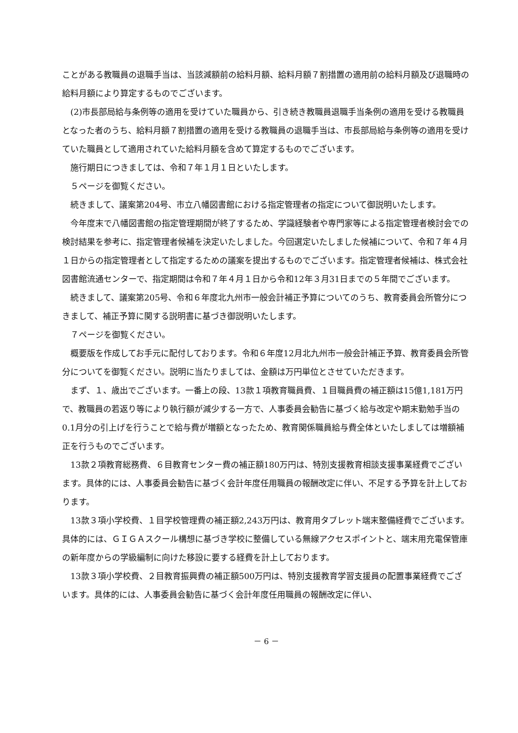ことがある教職員の退職手当は、当該減額前の給料月額、給料月額７割措置の適用前の給料月額及び退職時の給料月額により算定するものでございます。
(2)市長部局給与条例等の適用を受けていた職員から、引き続き教職員退職手当条例の適用を受ける教職員となった者のうち、給料月額７割措置の適用を受ける教職員の退職手当は、市長部局給与条例等の適用を受けていた職員として適用されていた給料月額を含めて算定するものでございます。
施行期日につきましては、令和７年１月１日といたします。
５ページを御覧ください。
続きまして、議案第204号、市立八幡図書館における指定管理者の指定について御説明いたします。
今年度末で八幡図書館の指定管理期間が終了するため、学識経験者や専門家等による指定管理者検討会での検討結果を参考に、指定管理者候補を決定いたしました。今回選定いたしました候補について、令和７年４月１日からの指定管理者として指定するための議案を提出するものでございます。指定管理者候補は、株式会社図書館流通センターで、指定期間は令和７年４月１日から令和12年３月31日までの５年間でございます。
続きまして、議案第205号、令和６年度北九州市一般会計補正予算についてのうち、教育委員会所管分につきまして、補正予算に関する説明書に基づき御説明いたします。
７ページを御覧ください。
概要版を作成してお手元に配付しております。令和６年度12月北九州市一般会計補正予算、教育委員会所管分についてを御覧ください。説明に当たりましては、金額は万円単位とさせていただきます。
まず、１、歳出でございます。一番上の段、13款１項教育職員費、１目職員費の補正額は15億1,181万円で、教職員の若返り等により執行額が減少する一方で、人事委員会勧告に基づく給与改定や期末勤勉手当の0.1月分の引上げを行うことで給与費が増額となったため、教育関係職員給与費全体といたしましては増額補正を行うものでございます。
13款２項教育総務費、６目教育センター費の補正額180万円は、特別支援教育相談支援事業経費でございます。具体的には、人事委員会勧告に基づく会計年度任用職員の報酬改定に伴い、不足する予算を計上しております。
13款３項小学校費、１目学校管理費の補正額2,243万円は、教育用タブレット端末整備経費でございます。具体的には、ＧＩＧＡスクール構想に基づき学校に整備している無線アクセスポイントと、端末用充電保管庫の新年度からの学級編制に向けた移設に要する経費を計上しております。
13款３項小学校費、２目教育振興費の補正額500万円は、特別支援教育学習支援員の配置事業経費でございます。具体的には、人事委員会勧告に基づく会計年度任用職員の報酬改定に伴い、
－ 6 －